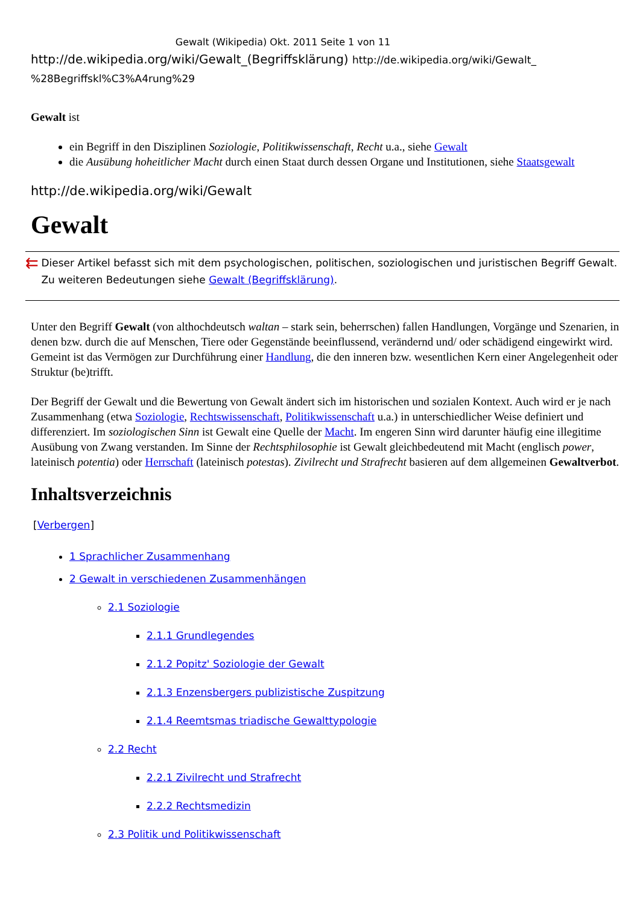Gewalt (Wikipedia) Okt. 2011 Seite 1 von 11
http://de.wikipedia.org/wiki/Gewalt_(Begriffsklärung) http://de.wikipedia.org/wiki/Gewalt_ %28Begriffskl%C3%A4rung%29
Gewalt ist
ein Begriff in den Disziplinen Soziologie, Politikwissenschaft, Recht u.a., siehe Gewalt
die Ausübung hoheitlicher Macht durch einen Staat durch dessen Organe und Institutionen, siehe Staatsgewalt
http://de.wikipedia.org/wiki/Gewalt
Gewalt
⇇
Dieser Artikel befasst sich mit dem psychologischen, politischen, soziologischen und juristischen Begriff Gewalt. Zu weiteren Bedeutungen siehe Gewalt (Begriffsklärung).
Unter den Begriff Gewalt (von althochdeutsch waltan – stark sein, beherrschen) fallen Handlungen, Vorgänge und Szenarien, in denen bzw. durch die auf Menschen, Tiere oder Gegenstände beeinflussend, verändernd und/ oder schädigend eingewirkt wird. Gemeint ist das Vermögen zur Durchführung einer Handlung, die den inneren bzw. wesentlichen Kern einer Angelegenheit oder Struktur (be)trifft.
Der Begriff der Gewalt und die Bewertung von Gewalt ändert sich im historischen und sozialen Kontext. Auch wird er je nach Zusammenhang (etwa Soziologie, Rechtswissenschaft, Politikwissenschaft u.a.) in unterschiedlicher Weise definiert und differenziert. Im soziologischen Sinn ist Gewalt eine Quelle der Macht. Im engeren Sinn wird darunter häufig eine illegitime Ausübung von Zwang verstanden. Im Sinne der Rechtsphilosophie ist Gewalt gleichbedeutend mit Macht (englisch power, lateinisch potentia) oder Herrschaft (lateinisch potestas). Zivilrecht und Strafrecht basieren auf dem allgemeinen Gewaltverbot.
Inhaltsverzeichnis
[Verbergen]
1 Sprachlicher Zusammenhang
2 Gewalt in verschiedenen Zusammenhängen
2.1 Soziologie
2.1.1 Grundlegendes
2.1.2 Popitz' Soziologie der Gewalt
2.1.3 Enzensbergers publizistische Zuspitzung
2.1.4 Reemtsmas triadische Gewalttypologie
2.2 Recht
2.2.1 Zivilrecht und Strafrecht
2.2.2 Rechtsmedizin
2.3 Politik und Politikwissenschaft